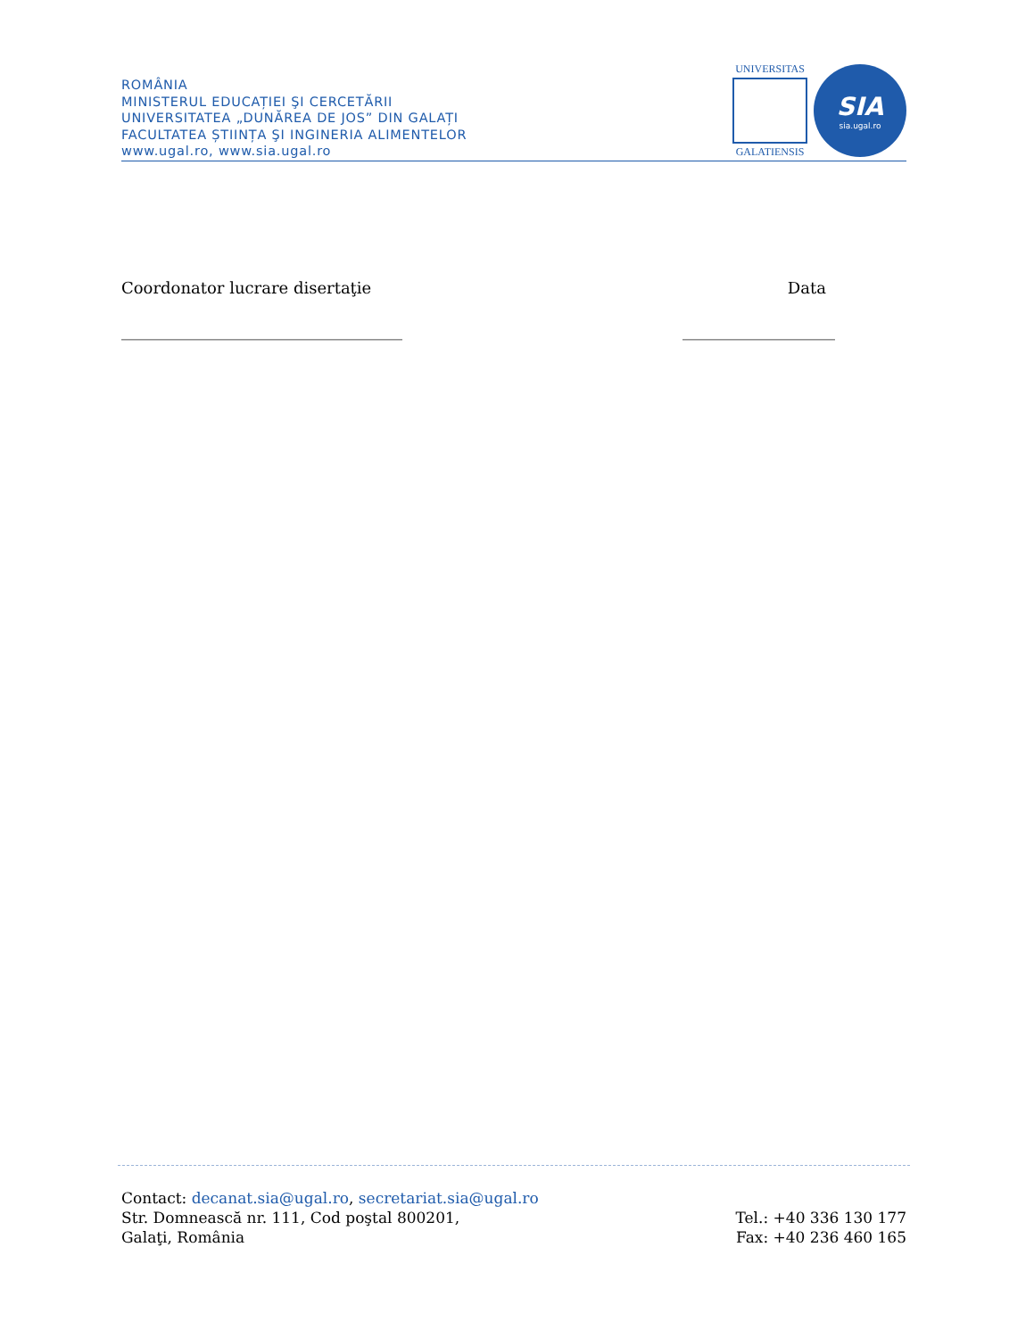ROMÂNIA
MINISTERUL EDUCAȚIEI ŞI CERCETĂRII
UNIVERSITATEA „DUNĂREA DE JOS” DIN GALAȚI
FACULTATEA ȘTIINȚA ŞI INGINERIA ALIMENTELOR
www.ugal.ro, www.sia.ugal.ro
UNIVERSITAS
GALATIENSIS
SIA
sia.ugal.ro
Coordonator lucrare disertaţie Data
___________________________________ ___________________
Contact: decanat.sia@ugal.ro, secretariat.sia@ugal.ro
Str. Domnească nr. 111, Cod poştal 800201,
Galaţi, România
Tel.: +40 336 130 177
Fax: +40 236 460 165